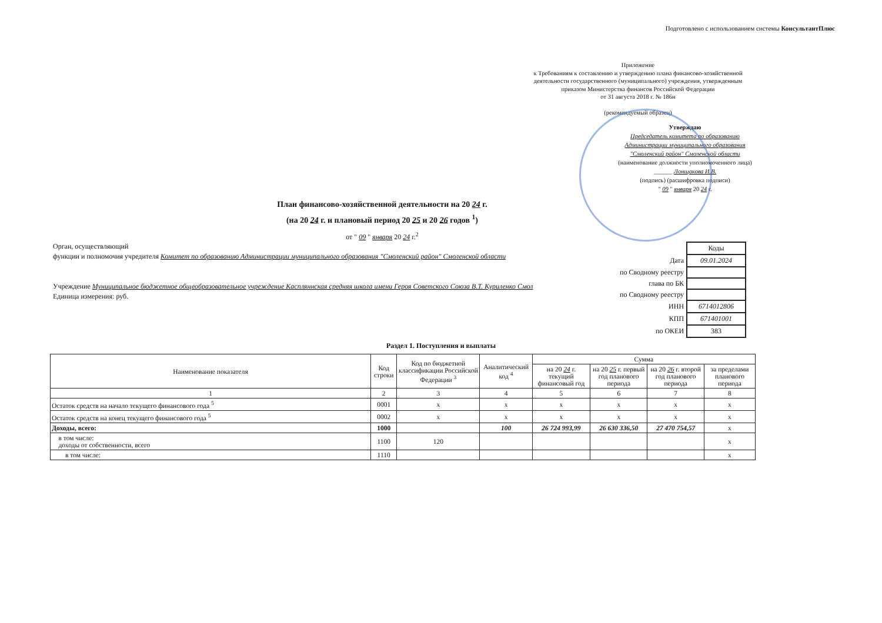Подготовлено с использованием системы КонсультантПлюс
Приложение
к Требованиям к составлению и утверждению плана финансово-хозяйственной деятельности государственного (муниципального) учреждения, утвержденным приказом Министерства финансов Российской Федерации
от 31 августа 2018 г. № 186н
(рекомендуемый образец)
Утверждаю
Председатель комитета по образованию Администрации муниципального образования "Смоленский район" Смоленской области
(наименование должности уполномоченного лица)
______ Лонщакова И.В.
(подпись) (расшифровка подписи)
" 09 " января 20 24 г.
План финансово-хозяйственной деятельности на 20 24 г.
(на 20 24 г. и плановый период 20 25 и 20 26 годов <sup>1</sup>)
от " 09 " января 20 24 г.<sup>2</sup>
Орган, осуществляющий
функции и полномочия учредителя Комитет по образованию Администрации муниципального образования "Смоленский район" Смоленской области
Учреждение Муниципальное бюджетное общеобразовательное учреждение Каспляннская средняя школа имени Героя Советского Союза В.Т. Куриленко Смол
Единица измерения: руб.
| | Коды |
| Дата | 09.01.2024 |
| по Сводному реестру | |
| глава по БК | |
| по Сводному реестру | |
| ИНН | 6714012806 |
| КПП | 671401001 |
| по ОКЕИ | 383 |
Раздел 1. Поступления и выплаты
| Наименование показателя | Код строки | Код по бюджетной классификации Российской Федерации <sup>3</sup> | Аналитический код <sup>4</sup> | Сумма | | | |
| --- | --- | --- | --- | --- | --- | --- | --- |
| | | | | на 20 24 г. текущий финансовый год | на 20 25 г. первый год планового периода | на 20 26 г. второй год планового периода | за пределами планового периода |
| 1 | 2 | 3 | 4 | 5 | 6 | 7 | 8 |
| Остаток средств на начало текущего финансового года <sup>5</sup> | 0001 | x | x | x | x | x | x |
| Остаток средств на конец текущего финансового года <sup>5</sup> | 0002 | x | x | x | x | x | x |
| Доходы, всего: | 1000 | | 100 | 26 724 993,99 | 26 630 336,50 | 27 470 754,57 | x |
| в том числе: доходы от собственности, всего | 1100 | 120 | | | | | x |
| в том числе: | 1110 | | | | | | x |